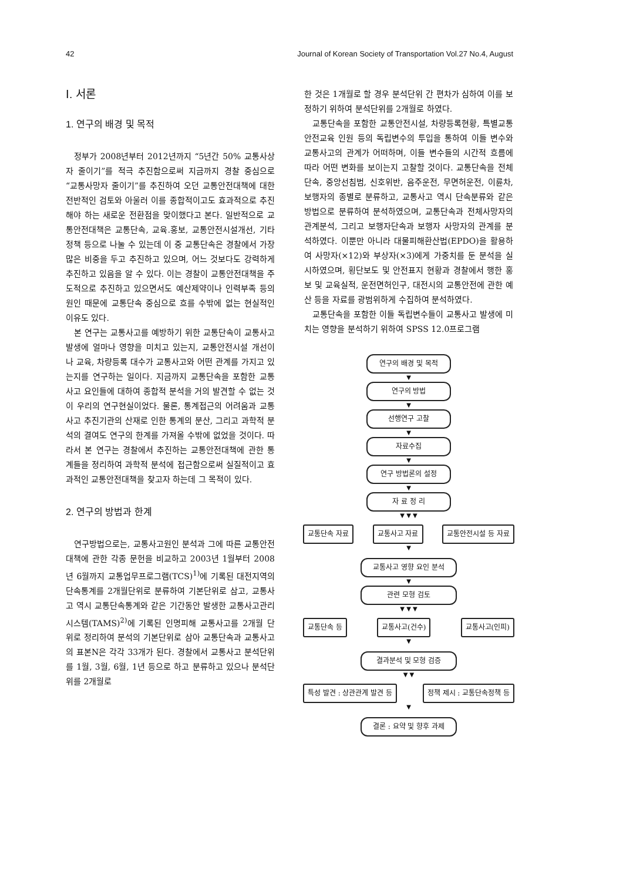42 Journal of Korean Society of Transportation Vol.27 No.4, August
Ⅰ. 서론
1. 연구의 배경 및 목적
정부가 2008년부터 2012년까지 “5년간 50% 교통사상자 줄이기”를 적극 추진함으로써 지금까지 경찰 중심으로 “교통사망자 줄이기”를 추진하여 오던 교통안전대책에 대한 전반적인 검토와 아울러 이를 종합적이고도 효과적으로 추진해야 하는 새로운 전환점을 맞이했다고 본다. 일반적으로 교통안전대책은 교통단속, 교육․홍보, 교통안전시설개선, 기타 정책 등으로 나눌 수 있는데 이 중 교통단속은 경찰에서 가장 많은 비중을 두고 추진하고 있으며, 어느 것보다도 강력하게 추진하고 있음을 알 수 있다. 이는 경찰이 교통안전대책을 주도적으로 추진하고 있으면서도 예산제약이나 인력부족 등의 원인 때문에 교통단속 중심으로 흐를 수밖에 없는 현실적인 이유도 있다.
본 연구는 교통사고를 예방하기 위한 교통단속이 교통사고 발생에 얼마나 영향을 미치고 있는지, 교통안전시설 개선이나 교육, 차량등록 대수가 교통사고와 어떤 관계를 가지고 있는지를 연구하는 일이다. 지금까지 교통단속을 포함한 교통사고 요인들에 대하여 종합적 분석을 거의 발견할 수 없는 것이 우리의 연구현실이었다. 물론, 통계접근의 어려움과 교통사고 추진기관의 산재로 인한 통계의 분산, 그리고 과학적 분석의 결여도 연구의 한계를 가져올 수밖에 없었을 것이다. 따라서 본 연구는 경찰에서 추진하는 교통안전대책에 관한 통계들을 정리하여 과학적 분석에 접근함으로써 실질적이고 효과적인 교통안전대책을 찾고자 하는데 그 목적이 있다.
2. 연구의 방법과 한계
연구방법으로는, 교통사고원인 분석과 그에 따른 교통안전대책에 관한 각종 문헌을 비교하고 2003년 1월부터 2008년 6월까지 교통업무프로그램(TCS)<sup>1)</sup>에 기록된 대전지역의 단속통계를 2개월단위로 분류하여 기본단위로 삼고, 교통사고 역시 교통단속통계와 같은 기간동안 발생한 교통사고관리시스템(TAMS)<sup>2)</sup>에 기록된 인명피해 교통사고를 2개월 단위로 정리하여 분석의 기본단위로 삼아 교통단속과 교통사고의 표본N은 각각 33개가 된다. 경찰에서 교통사고 분석단위를 1월, 3월, 6월, 1년 등으로 하고 분류하고 있으나 분석단위를 2개월로
한 것은 1개월로 할 경우 분석단위 간 편차가 심하여 이를 보정하기 위하여 분석단위를 2개월로 하였다.
교통단속을 포함한 교통안전시설, 차량등록현황, 특별교통안전교육 인원 등의 독립변수의 투입을 통하여 이들 변수와 교통사고의 관계가 어떠하며, 이들 변수들의 시간적 흐름에 따라 어떤 변화를 보이는지 고찰할 것이다. 교통단속을 전체단속, 중앙선침범, 신호위반, 음주운전, 무면허운전, 이륜차, 보행자의 종별로 분류하고, 교통사고 역시 단속분류와 같은 방법으로 분류하여 분석하였으며, 교통단속과 전체사망자의 관계분석, 그리고 보행자단속과 보행자 사망자의 관계를 분석하였다. 이뿐만 아니라 대물피해환산법(EPDO)을 활용하여 사망자(×12)와 부상자(×3)에게 가중치를 둔 분석을 실시하였으며, 횡단보도 및 안전표지 현황과 경찰에서 행한 홍보 및 교육실적, 운전면허인구, 대전시의 교통안전에 관한 예산 등을 자료를 광범위하게 수집하여 분석하였다.
교통단속을 포함한 이들 독립변수들이 교통사고 발생에 미치는 영향을 분석하기 위하여 SPSS 12.0프로그램
연구의 배경 및 목적
▼
연구의 방법
▼
선행연구 고찰
▼
자료수집
▼
연구 방법론의 설정
▼
자 료 정 리
▼ ▼ ▼
교통단속 자료 교통사고 자료 교통안전시설 등 자료
▼
교통사고 영향 요인 분석
▼
관련 모형 검토
▼ ▼ ▼
교통단속 등 교통사고(건수) 교통사고(인피)
▼
결과분석 및 모형 검증
▼ ▼
특성 발견 : 상관관계 발견 등 정책 제시 : 교통단속정책 등
▼
결론 : 요약 및 향후 과제